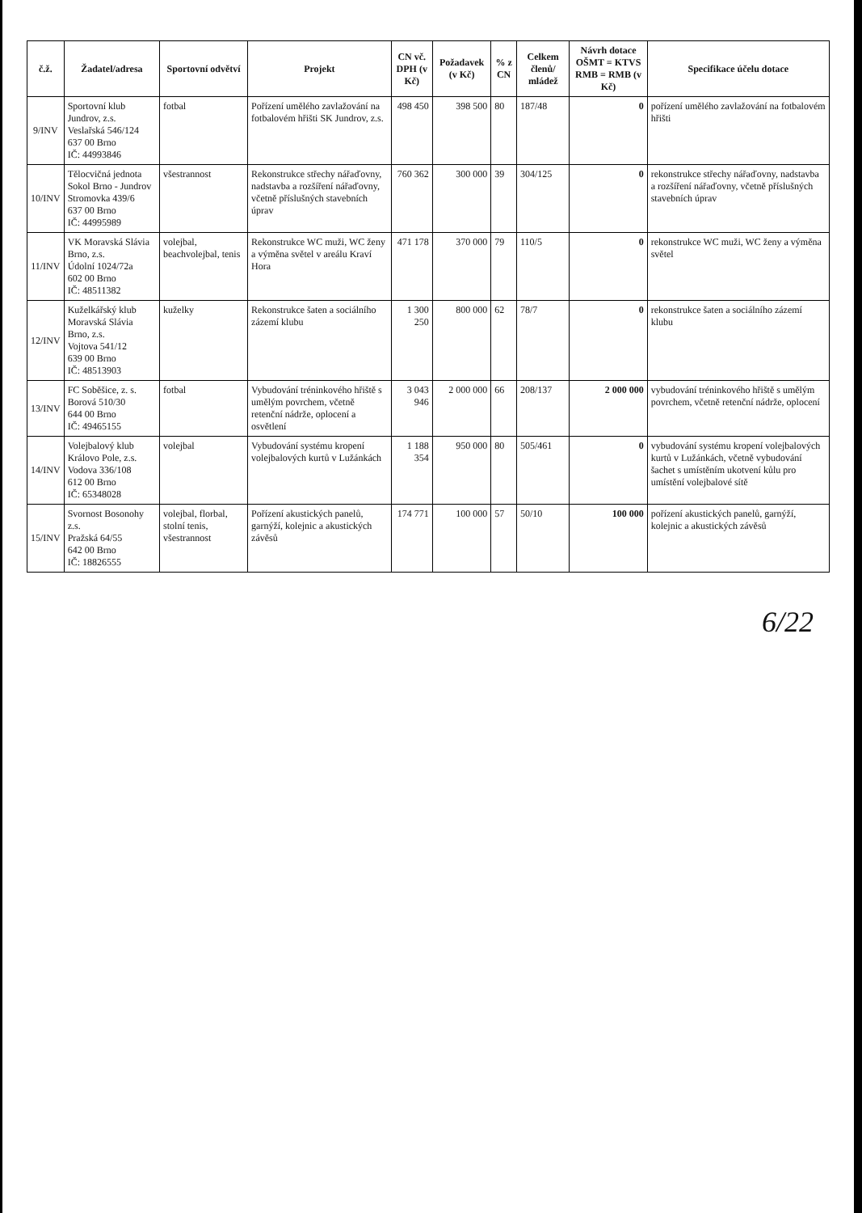| č.ž. | Žadatel/adresa | Sportovní odvětví | Projekt | CN vč. DPH (v Kč) | Požadavek (v Kč) | % z CN | Celkem členů/ mládež | Návrh dotace OŠMT = KTVS RMB = RMB (v Kč) | Specifikace účelu dotace |
| --- | --- | --- | --- | --- | --- | --- | --- | --- | --- |
| 9/INV | Sportovní klub Jundrov, z.s. Veslařská 546/124 637 00 Brno IČ: 44993846 | fotbal | Pořízení umělého zavlažování na fotbalovém hřišti SK Jundrov, z.s. | 498 450 | 398 500 | 80 | 187/48 | 0 | pořízení umělého zavlažování na fotbalovém hřišti |
| 10/INV | Tělocvičná jednota Sokol Brno - Jundrov Stromovka 439/6 637 00 Brno IČ: 44995989 | všestrannost | Rekonstrukce střechy nářaďovny, nadstavba a rozšíření nářaďovny, včetně příslušných stavebních úprav | 760 362 | 300 000 | 39 | 304/125 | 0 | rekonstrukce střechy nářaďovny, nadstavba a rozšíření nářaďovny, včetně příslušných stavebních úprav |
| 11/INV | VK Moravská Slávia Brno, z.s. Údolní 1024/72a 602 00 Brno IČ: 48511382 | volejbal, beachvolejbal, tenis | Rekonstrukce WC muži, WC ženy a výměna světel v areálu Kraví Hora | 471 178 | 370 000 | 79 | 110/5 | 0 | rekonstrukce WC muži, WC ženy a výměna světel |
| 12/INV | Kuželkářský klub Moravská Slávia Brno, z.s. Vojtova 541/12 639 00 Brno IČ: 48513903 | kuželky | Rekonstrukce šaten a sociálního zázemí klubu | 1 300 250 | 800 000 | 62 | 78/7 | 0 | rekonstrukce šaten a sociálního zázemí klubu |
| 13/INV | FC Soběšice, z. s. Borová 510/30 644 00 Brno IČ: 49465155 | fotbal | Vybudování tréninkového hřiště s umělým povrchem, včetně retenční nádrže, oplocení a osvětlení | 3 043 946 | 2 000 000 | 66 | 208/137 | 2 000 000 | vybudování tréninkového hřiště s umělým povrchem, včetně retenční nádrže, oplocení |
| 14/INV | Volejbalový klub Královo Pole, z.s. Vodova 336/108 612 00 Brno IČ: 65348028 | volejbal | Vybudování systému kropení volejbalových kurtů v Lužánkách | 1 188 354 | 950 000 | 80 | 505/461 | 0 | vybudování systému kropení volejbalových kurtů v Lužánkách, včetně vybudování šachet s umístěním ukotvení kůlu pro umístění volejbalové sítě |
| 15/INV | Svornost Bosonohy z.s. Pražská 64/55 642 00 Brno IČ: 18826555 | volejbal, florbal, stolní tenis, všestrannost | Pořízení akustických panelů, garnýží, kolejnic a akustických závěsů | 174 771 | 100 000 | 57 | 50/10 | 100 000 | pořízení akustických panelů, garnýží, kolejnic a akustických závěsů |
6/22